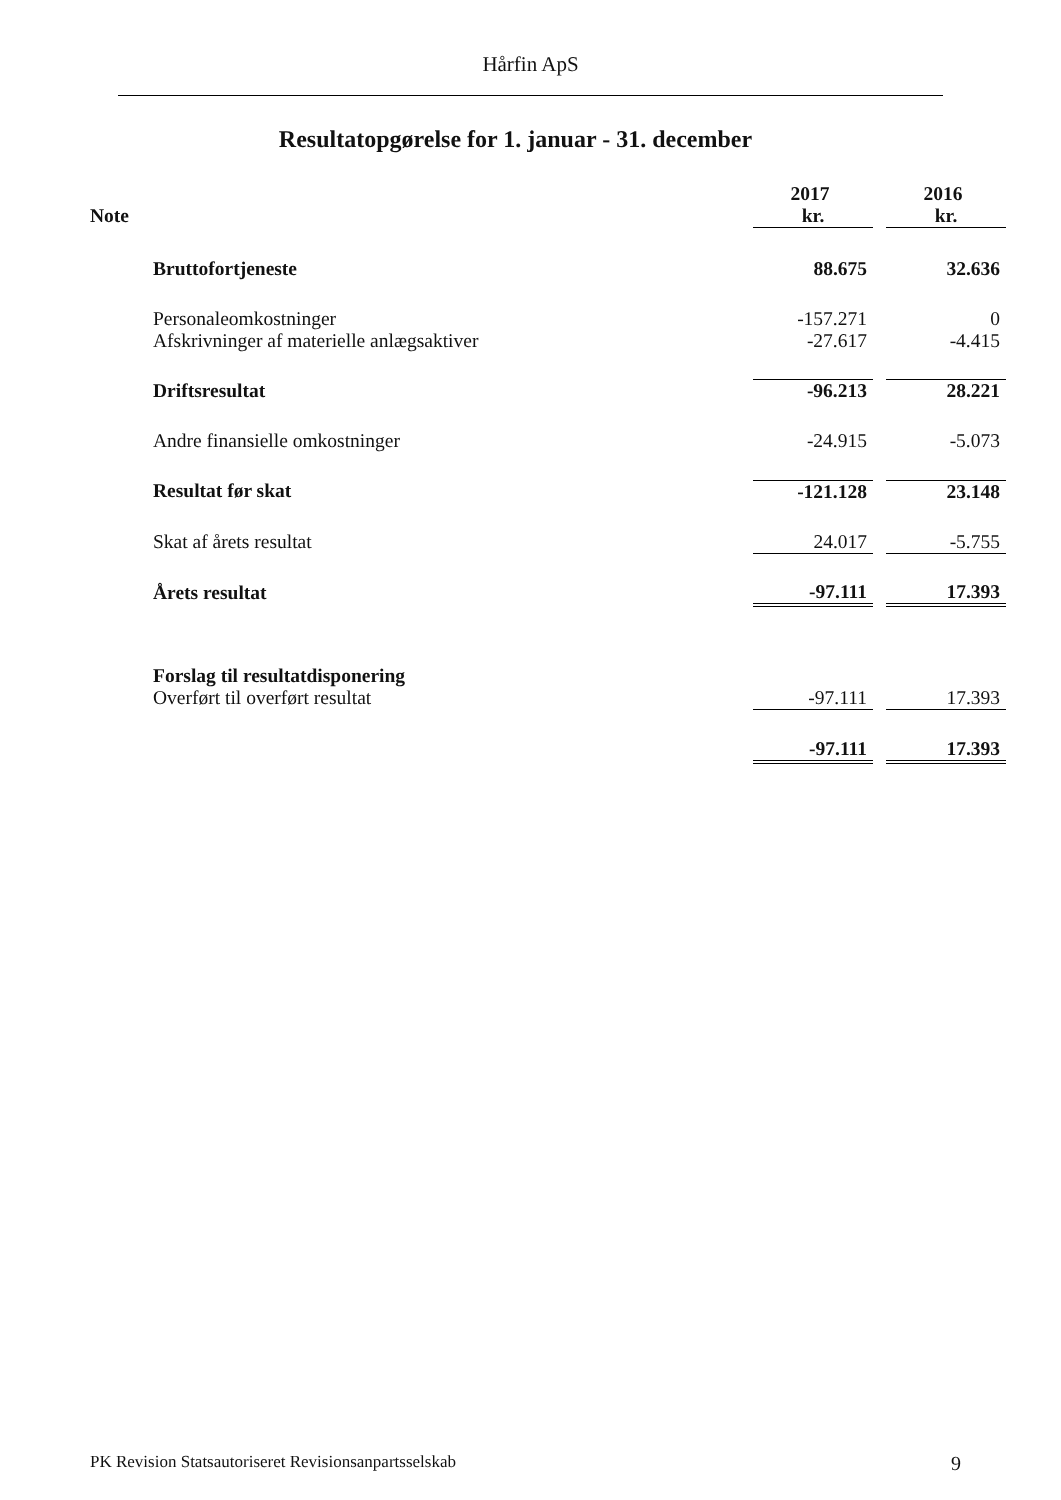Hårfin ApS
Resultatopgørelse for 1. januar - 31. december
| | | 2017 | | 2016 |
| Note | | kr. | | kr. |
| | Bruttofortjeneste | 88.675 | | 32.636 |
| | Personaleomkostninger | -157.271 | | 0 |
| | Afskrivninger af materielle anlægsaktiver | -27.617 | | -4.415 |
| | Driftsresultat | -96.213 | | 28.221 |
| | Andre finansielle omkostninger | -24.915 | | -5.073 |
| | Resultat før skat | -121.128 | | 23.148 |
| | Skat af årets resultat | 24.017 | | -5.755 |
| | Årets resultat | -97.111 | | 17.393 |
| | Forslag til resultatdisponering | | | |
| | Overført til overført resultat | -97.111 | | 17.393 |
| | | -97.111 | | 17.393 |
PK Revision Statsautoriseret Revisionsanpartsselskab 9